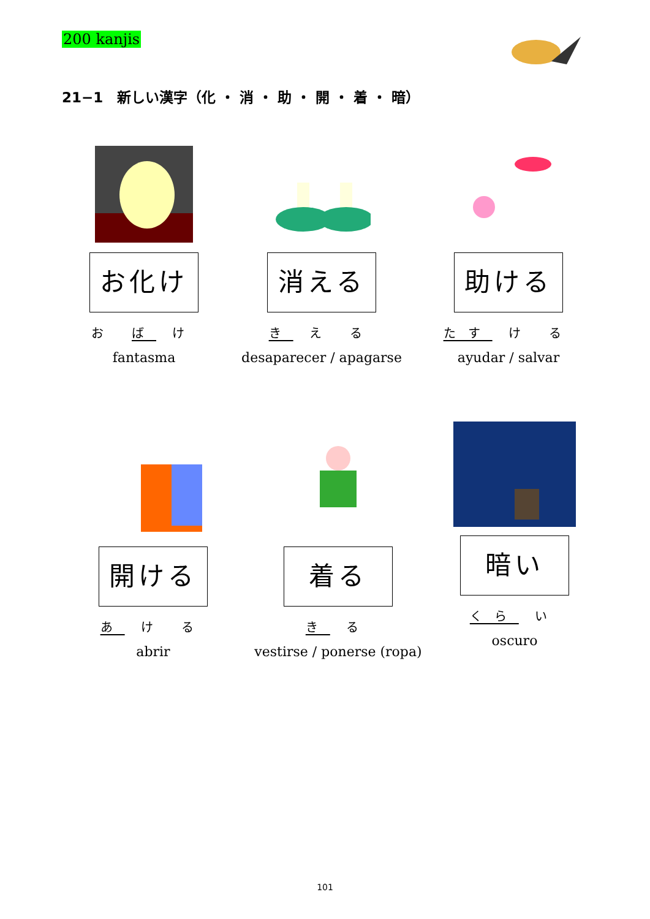200 kanjis
21−1　新しい漢字（化 ・ 消 ・ 助 ・ 開 ・ 着 ・ 暗）
お化け
お ば け
fantasma
消える
き え る
desaparecer / apagarse
助ける
たす け る
ayudar / salvar
開ける
あ け る
abrir
着る
き る
vestirse / ponerse (ropa)
暗い
くら い
oscuro
101